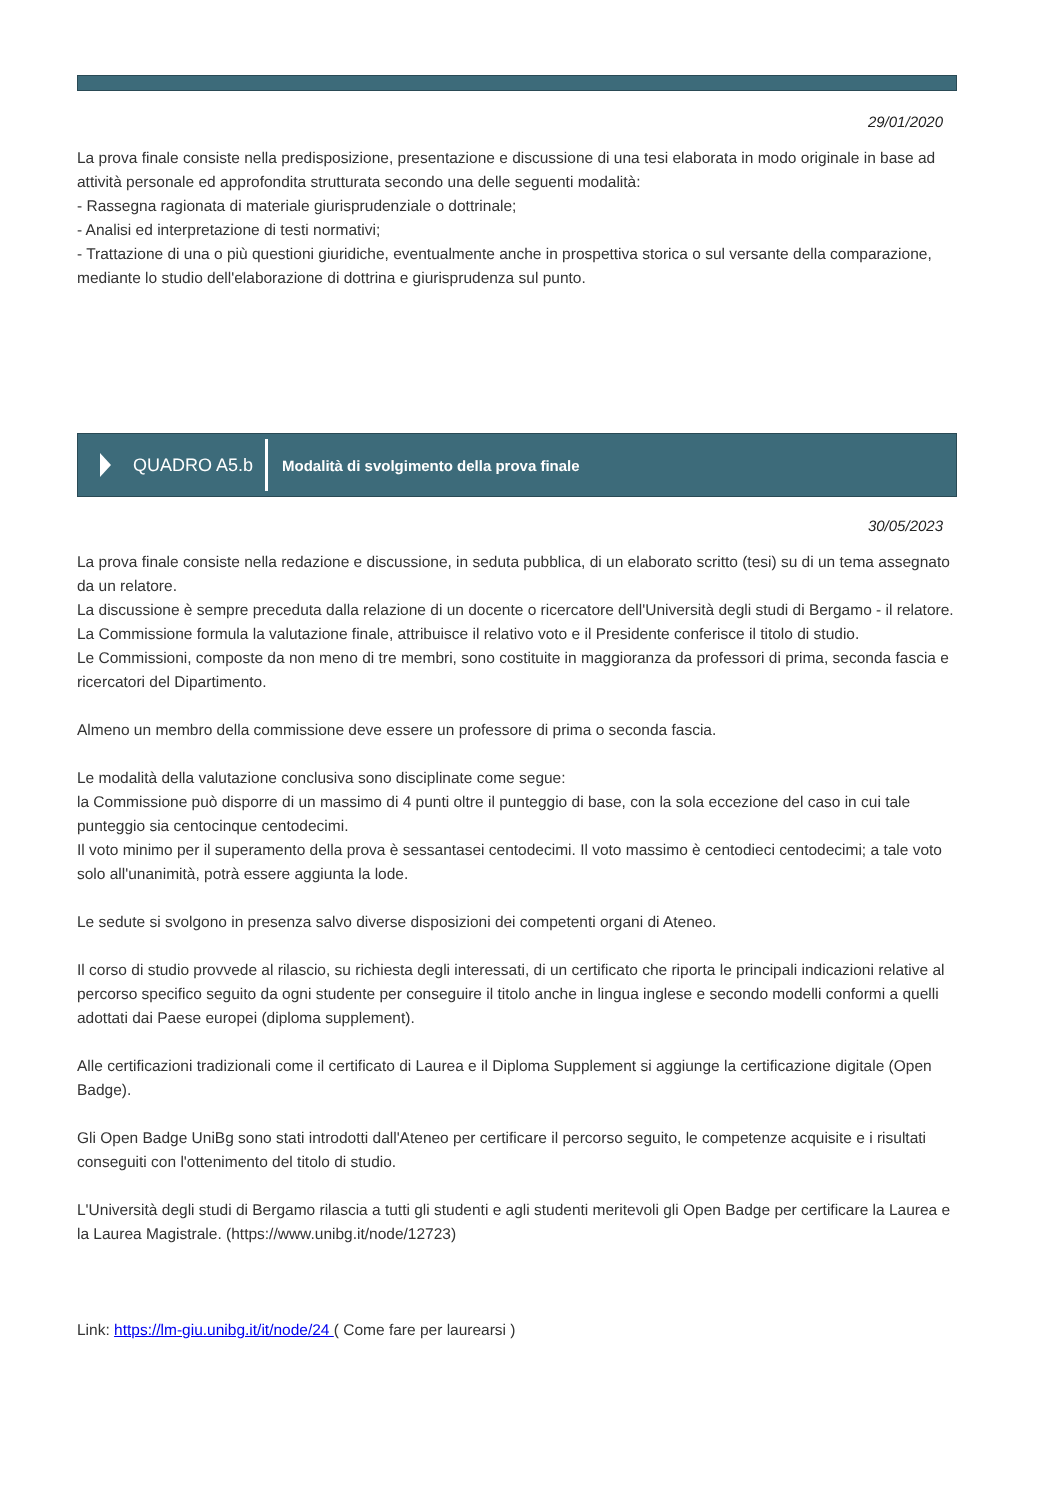29/01/2020
La prova finale consiste nella predisposizione, presentazione e discussione di una tesi elaborata in modo originale in base ad attività personale ed approfondita strutturata secondo una delle seguenti modalità:
- Rassegna ragionata di materiale giurisprudenziale o dottrinale;
- Analisi ed interpretazione di testi normativi;
- Trattazione di una o più questioni giuridiche, eventualmente anche in prospettiva storica o sul versante della comparazione, mediante lo studio dell'elaborazione di dottrina e giurisprudenza sul punto.
QUADRO A5.b
Modalità di svolgimento della prova finale
30/05/2023
La prova finale consiste nella redazione e discussione, in seduta pubblica, di un elaborato scritto (tesi) su di un tema assegnato da un relatore.
La discussione è sempre preceduta dalla relazione di un docente o ricercatore dell'Università degli studi di Bergamo - il relatore.
La Commissione formula la valutazione finale, attribuisce il relativo voto e il Presidente conferisce il titolo di studio.
Le Commissioni, composte da non meno di tre membri, sono costituite in maggioranza da professori di prima, seconda fascia e ricercatori del Dipartimento.
Almeno un membro della commissione deve essere un professore di prima o seconda fascia.
Le modalità della valutazione conclusiva sono disciplinate come segue:
la Commissione può disporre di un massimo di 4 punti oltre il punteggio di base, con la sola eccezione del caso in cui tale punteggio sia centocinque centodecimi.
Il voto minimo per il superamento della prova è sessantasei centodecimi. Il voto massimo è centodieci centodecimi; a tale voto solo all'unanimità, potrà essere aggiunta la lode.
Le sedute si svolgono in presenza salvo diverse disposizioni dei competenti organi di Ateneo.
Il corso di studio provvede al rilascio, su richiesta degli interessati, di un certificato che riporta le principali indicazioni relative al percorso specifico seguito da ogni studente per conseguire il titolo anche in lingua inglese e secondo modelli conformi a quelli adottati dai Paese europei (diploma supplement).
Alle certificazioni tradizionali come il certificato di Laurea e il Diploma Supplement si aggiunge la certificazione digitale (Open Badge).
Gli Open Badge UniBg sono stati introdotti dall'Ateneo per certificare il percorso seguito, le competenze acquisite e i risultati conseguiti con l'ottenimento del titolo di studio.
L'Università degli studi di Bergamo rilascia a tutti gli studenti e agli studenti meritevoli gli Open Badge per certificare la Laurea e la Laurea Magistrale. (https://www.unibg.it/node/12723)
Link: https://lm-giu.unibg.it/it/node/24 ( Come fare per laurearsi )